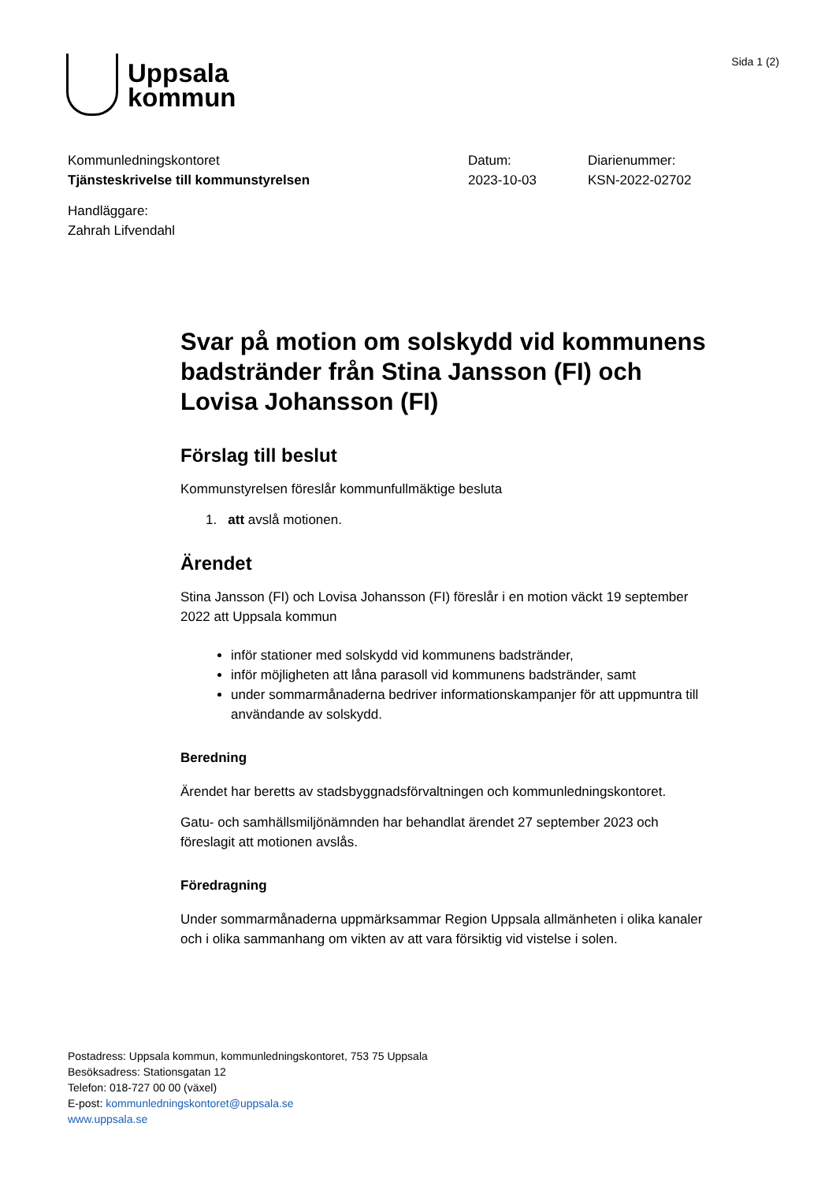Uppsala
kommun
Sida 1 (2)
Kommunledningskontoret
Tjänsteskrivelse till kommunstyrelsen
Datum:
2023-10-03
Diarienummer:
KSN-2022-02702
Handläggare:
Zahrah Lifvendahl
Svar på motion om solskydd vid kommunens badstränder från Stina Jansson (FI) och Lovisa Johansson (FI)
Förslag till beslut
Kommunstyrelsen föreslår kommunfullmäktige besluta
1. att avslå motionen.
Ärendet
Stina Jansson (FI) och Lovisa Johansson (FI) föreslår i en motion väckt 19 september 2022 att Uppsala kommun
inför stationer med solskydd vid kommunens badstränder,
inför möjligheten att låna parasoll vid kommunens badstränder, samt
under sommarmånaderna bedriver informationskampanjer för att uppmuntra till användande av solskydd.
Beredning
Ärendet har beretts av stadsbyggnadsförvaltningen och kommunledningskontoret.
Gatu- och samhällsmiljönämnden har behandlat ärendet 27 september 2023 och föreslagit att motionen avslås.
Föredragning
Under sommarmånaderna uppmärksammar Region Uppsala allmänheten i olika kanaler och i olika sammanhang om vikten av att vara försiktig vid vistelse i solen.
Postadress: Uppsala kommun, kommunledningskontoret, 753 75 Uppsala
Besöksadress: Stationsgatan 12
Telefon: 018-727 00 00 (växel)
E-post: kommunledningskontoret@uppsala.se
www.uppsala.se